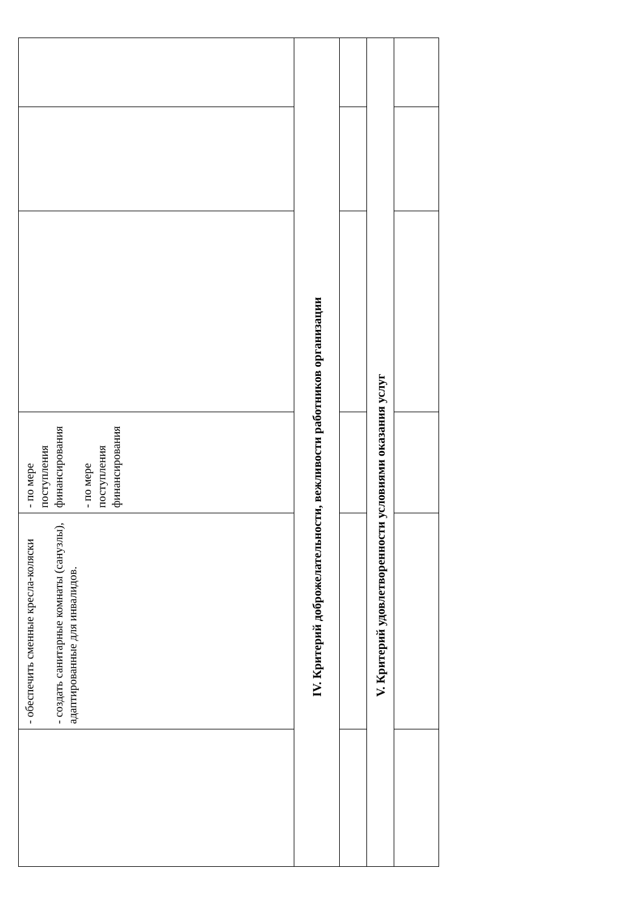| | - обеспечить сменные кресла-коляски - создать санитарные комнаты (санузлы), адаптированные для инвалидов. | - по мере поступления финансирования - по мере поступления финансирования | | | |
| IV. Критерий доброжелательности, вежливости работников организации | | | | | |
| V. Критерий удовлетворенности условиями оказания услуг | | | | | |